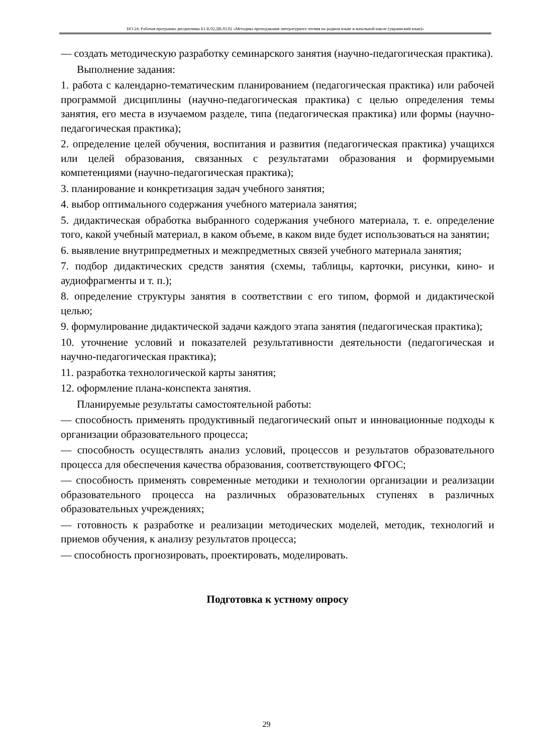НО-24: Рабочая программа дисциплины Б1.В.02.ДВ.03.02 «Методика преподавания литературного чтения на родном языке в начальной школе (украинский язык)»
— создать методическую разработку семинарского занятия (научно-педагогическая практика).
Выполнение задания:
1. работа с календарно-тематическим планированием (педагогическая практика) или рабочей программой дисциплины (научно-педагогическая практика) с целью определения темы занятия, его места в изучаемом разделе, типа (педагогическая практика) или формы (научно-педагогическая практика);
2. определение целей обучения, воспитания и развития (педагогическая практика) учащихся или целей образования, связанных с результатами образования и формируемыми компетенциями (научно-педагогическая практика);
3. планирование и конкретизация задач учебного занятия;
4. выбор оптимального содержания учебного материала занятия;
5. дидактическая обработка выбранного содержания учебного материала, т. е. определение того, какой учебный материал, в каком объеме, в каком виде будет использоваться на занятии;
6. выявление внутрипредметных и межпредметных связей учебного материала занятия;
7. подбор дидактических средств занятия (схемы, таблицы, карточки, рисунки, кино- и аудиофрагменты и т. п.);
8. определение структуры занятия в соответствии с его типом, формой и дидактической целью;
9. формулирование дидактической задачи каждого этапа занятия (педагогическая практика);
10. уточнение условий и показателей результативности деятельности (педагогическая и научно-педагогическая практика);
11. разработка технологической карты занятия;
12. оформление плана-конспекта занятия.
Планируемые результаты самостоятельной работы:
— способность применять продуктивный педагогический опыт и инновационные подходы к организации образовательного процесса;
— способность осуществлять анализ условий, процессов и результатов образовательного процесса для обеспечения качества образования, соответствующего ФГОС;
— способность применять современные методики и технологии организации и реализации образовательного процесса на различных образовательных ступенях в различных образовательных учреждениях;
— готовность к разработке и реализации методических моделей, методик, технологий и приемов обучения, к анализу результатов процесса;
— способность прогнозировать, проектировать, моделировать.
Подготовка к устному опросу
29